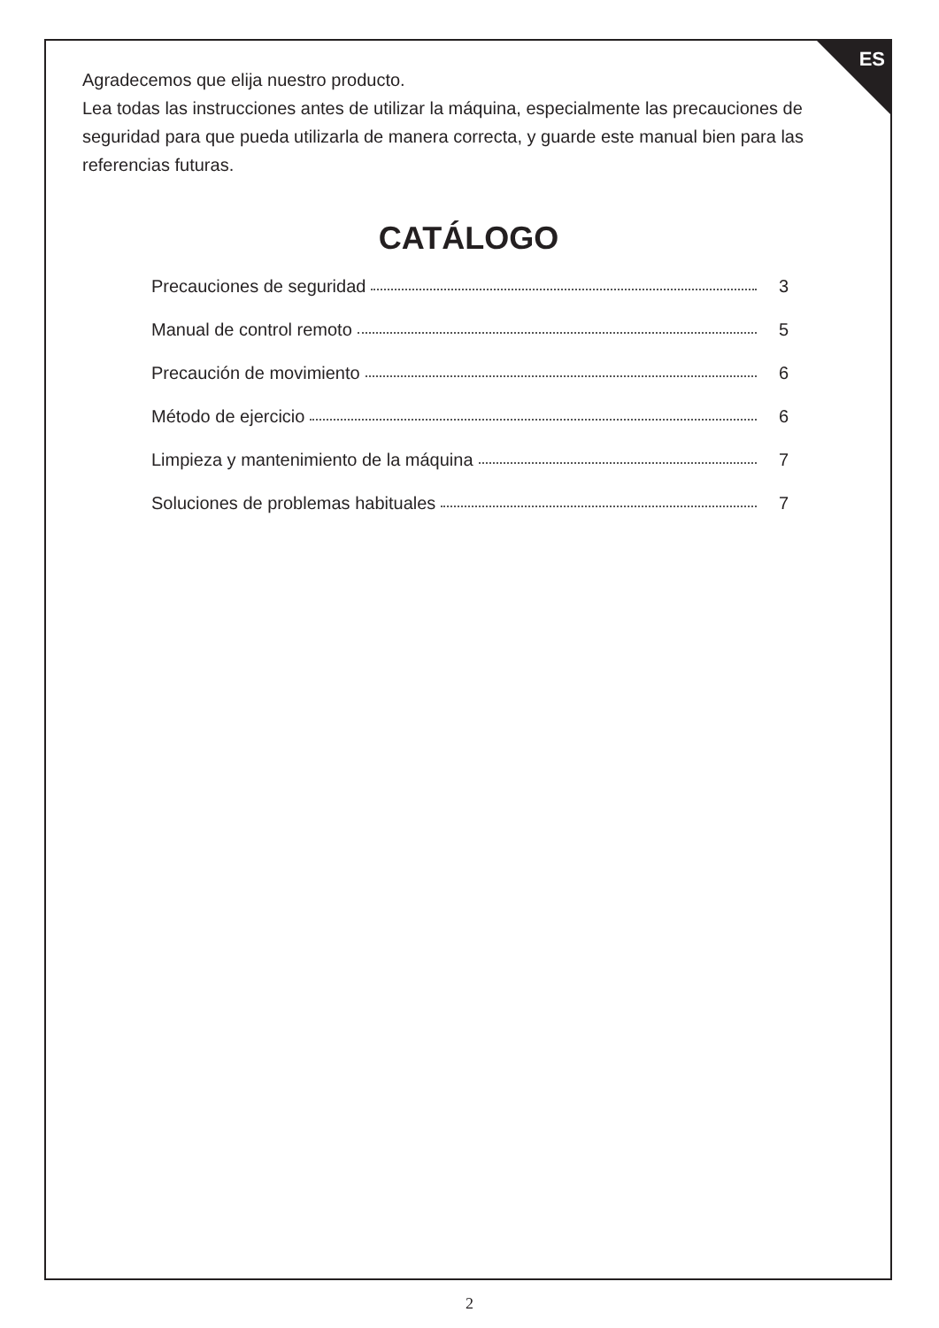ES
Agradecemos que elija nuestro producto.
Lea todas las instrucciones antes de utilizar la máquina, especialmente las precauciones de seguridad para que pueda utilizarla de manera correcta, y guarde este manual bien para las referencias futuras.
CATÁLOGO
Precauciones de seguridad 3
Manual de control remoto 5
Precaución de movimiento 6
Método de ejercicio 6
Limpieza y mantenimiento de la máquina 7
Soluciones de problemas habituales 7
2